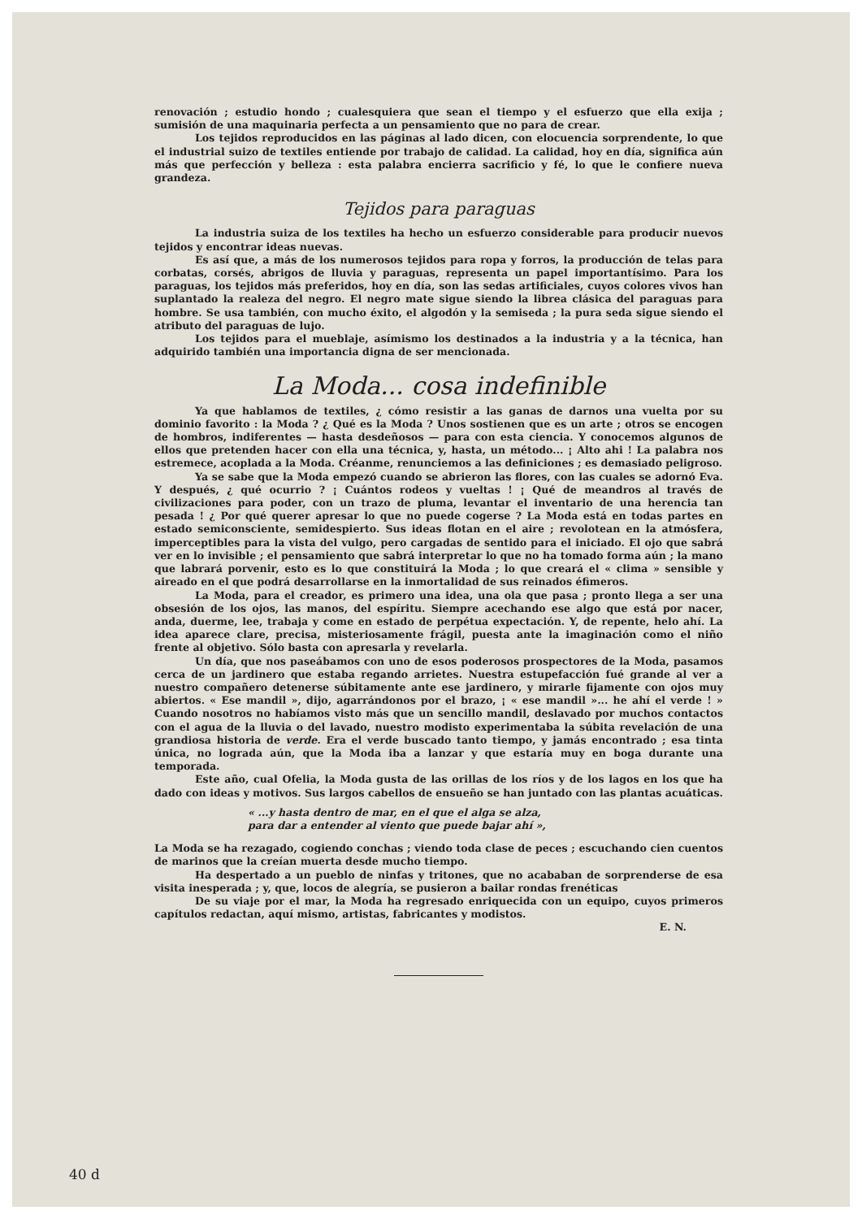renovación ; estudio hondo ; cualesquiera que sean el tiempo y el esfuerzo que ella exija ; sumisión de una maquinaria perfecta a un pensamiento que no para de crear.
Los tejidos reproducidos en las páginas al lado dicen, con elocuencia sorprendente, lo que el industrial suizo de textiles entiende por trabajo de calidad. La calidad, hoy en día, significa aún más que perfección y belleza : esta palabra encierra sacrificio y fé, lo que le confiere nueva grandeza.
Tejidos para paraguas
La industria suiza de los textiles ha hecho un esfuerzo considerable para producir nuevos tejidos y encontrar ideas nuevas.
Es así que, a más de los numerosos tejidos para ropa y forros, la producción de telas para corbatas, corsés, abrigos de lluvia y paraguas, representa un papel importantísimo. Para los paraguas, los tejidos más preferidos, hoy en día, son las sedas artificiales, cuyos colores vivos han suplantado la realeza del negro. El negro mate sigue siendo la librea clásica del paraguas para hombre. Se usa también, con mucho éxito, el algodón y la semiseda ; la pura seda sigue siendo el atributo del paraguas de lujo.
Los tejidos para el mueblaje, asímismo los destinados a la industria y a la técnica, han adquirido también una importancia digna de ser mencionada.
La Moda... cosa indefinible
Ya que hablamos de textiles, ¿ cómo resistir a las ganas de darnos una vuelta por su dominio favorito : la Moda ? ¿ Qué es la Moda ? Unos sostienen que es un arte ; otros se encogen de hombros, indiferentes — hasta desdeñosos — para con esta ciencia. Y conocemos algunos de ellos que pretenden hacer con ella una técnica, y, hasta, un método... ¡ Alto ahi ! La palabra nos estremece, acoplada a la Moda. Créanme, renunciemos a las definiciones ; es demasiado peligroso.
Ya se sabe que la Moda empezó cuando se abrieron las flores, con las cuales se adornó Eva. Y después, ¿ qué ocurrio ? ¡ Cuántos rodeos y vueltas ! ¡ Qué de meandros al través de civilizaciones para poder, con un trazo de pluma, levantar el inventario de una herencia tan pesada ! ¿ Por qué querer apresar lo que no puede cogerse ? La Moda está en todas partes en estado semiconsciente, semidespierto. Sus ideas flotan en el aire ; revolotean en la atmósfera, imperceptibles para la vista del vulgo, pero cargadas de sentido para el iniciado. El ojo que sabrá ver en lo invisible ; el pensamiento que sabrá interpretar lo que no ha tomado forma aún ; la mano que labrará porvenir, esto es lo que constituirá la Moda ; lo que creará el « clima » sensible y aireado en el que podrá desarrollarse en la inmortalidad de sus reinados éfimeros.
La Moda, para el creador, es primero una idea, una ola que pasa ; pronto llega a ser una obsesión de los ojos, las manos, del espíritu. Siempre acechando ese algo que está por nacer, anda, duerme, lee, trabaja y come en estado de perpétua expectación. Y, de repente, helo ahí. La idea aparece clare, precisa, misteriosamente frágil, puesta ante la imaginación como el niño frente al objetivo. Sólo basta con apresarla y revelarla.
Un día, que nos paseábamos con uno de esos poderosos prospectores de la Moda, pasamos cerca de un jardinero que estaba regando arrietes. Nuestra estupefacción fué grande al ver a nuestro compañero detenerse súbitamente ante ese jardinero, y mirarle fijamente con ojos muy abiertos. « Ese mandil », dijo, agarrándonos por el brazo, ¡ « ese mandil »... he ahí el verde ! » Cuando nosotros no habíamos visto más que un sencillo mandil, deslavado por muchos contactos con el agua de la lluvia o del lavado, nuestro modisto experimentaba la súbita revelación de una grandiosa historia de verde. Era el verde buscado tanto tiempo, y jamás encontrado ; esa tinta única, no lograda aún, que la Moda iba a lanzar y que estaría muy en boga durante una temporada.
Este año, cual Ofelia, la Moda gusta de las orillas de los ríos y de los lagos en los que ha dado con ideas y motivos. Sus largos cabellos de ensueño se han juntado con las plantas acuáticas.
« ...y hasta dentro de mar, en el que el alga se alza,
para dar a entender al viento que puede bajar ahí »,
La Moda se ha rezagado, cogiendo conchas ; viendo toda clase de peces ; escuchando cien cuentos de marinos que la creían muerta desde mucho tiempo.
Ha despertado a un pueblo de ninfas y tritones, que no acababan de sorprenderse de esa visita inesperada ; y, que, locos de alegría, se pusieron a bailar rondas frenéticas
De su viaje por el mar, la Moda ha regresado enriquecida con un equipo, cuyos primeros capítulos redactan, aquí mismo, artistas, fabricantes y modistos.
E. N.
40 d